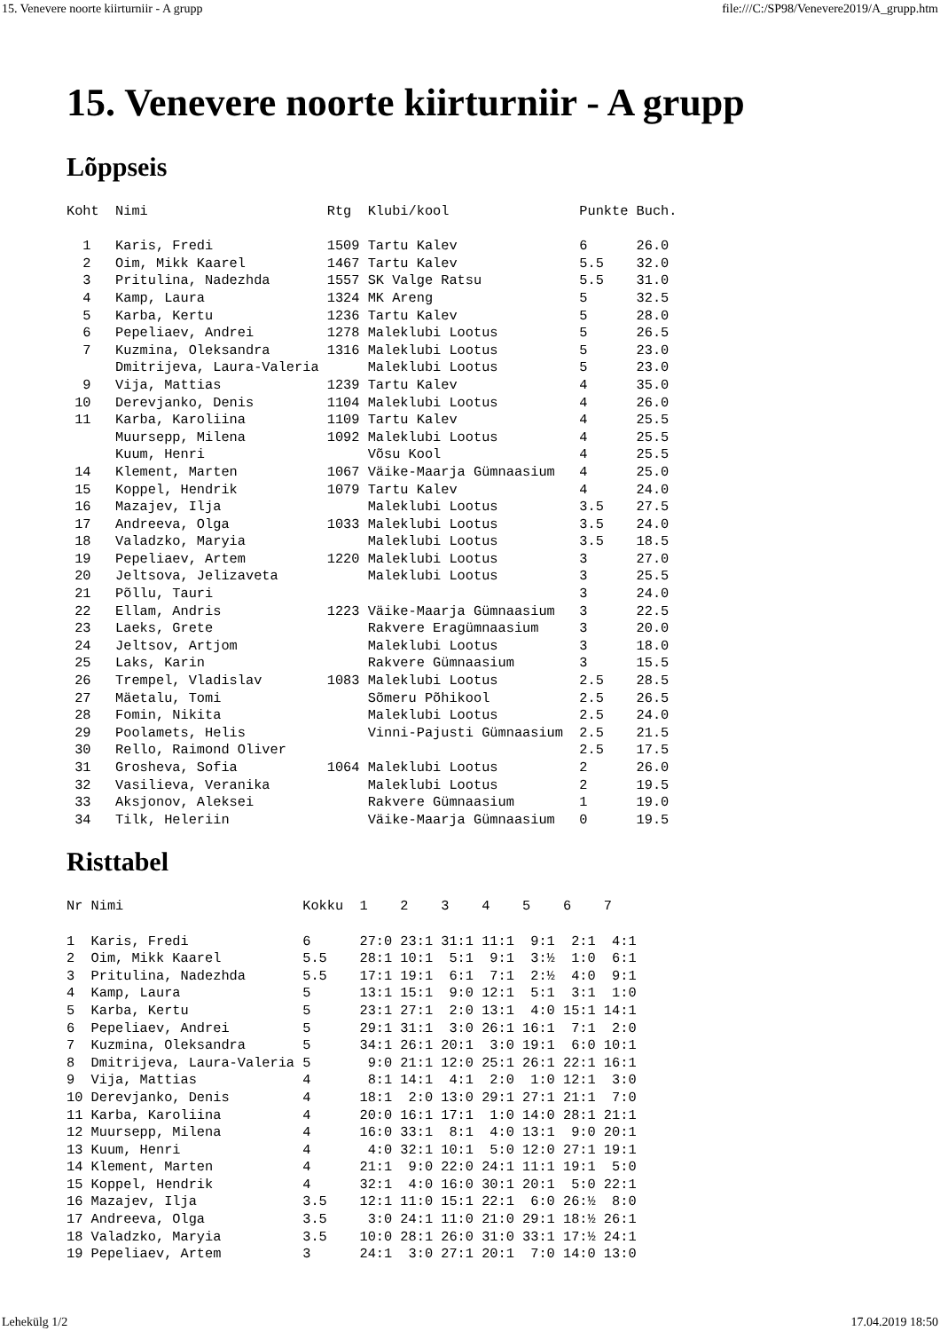15. Venevere noorte kiirturniir - A grupp file:///C:/SP98/Venevere2019/A_grupp.htm
15. Venevere noorte kiirturniir - A grupp
Lõppseis
Koht  Nimi                      Rtg  Klubi/kool                Punkte Buch.

  1   Karis, Fredi              1509 Tartu Kalev               6      26.0
  2   Oim, Mikk Kaarel          1467 Tartu Kalev               5.5    32.0
  3   Pritulina, Nadezhda       1557 SK Valge Ratsu            5.5    31.0
  4   Kamp, Laura               1324 MK Areng                  5      32.5
  5   Karba, Kertu              1236 Tartu Kalev               5      28.0
  6   Pepeliaev, Andrei         1278 Maleklubi Lootus          5      26.5
  7   Kuzmina, Oleksandra       1316 Maleklubi Lootus          5      23.0
      Dmitrijeva, Laura-Valeria      Maleklubi Lootus          5      23.0
  9   Vija, Mattias             1239 Tartu Kalev               4      35.0
 10   Derevjanko, Denis         1104 Maleklubi Lootus          4      26.0
 11   Karba, Karoliina          1109 Tartu Kalev               4      25.5
      Muursepp, Milena          1092 Maleklubi Lootus          4      25.5
      Kuum, Henri                    Võsu Kool                 4      25.5
 14   Klement, Marten           1067 Väike-Maarja Gümnaasium   4      25.0
 15   Koppel, Hendrik           1079 Tartu Kalev               4      24.0
 16   Mazajev, Ilja                  Maleklubi Lootus          3.5    27.5
 17   Andreeva, Olga            1033 Maleklubi Lootus          3.5    24.0
 18   Valadzko, Maryia               Maleklubi Lootus          3.5    18.5
 19   Pepeliaev, Artem          1220 Maleklubi Lootus          3      27.0
 20   Jeltsova, Jelizaveta           Maleklubi Lootus          3      25.5
 21   Põllu, Tauri                                             3      24.0
 22   Ellam, Andris             1223 Väike-Maarja Gümnaasium   3      22.5
 23   Laeks, Grete                   Rakvere Eragümnaasium     3      20.0
 24   Jeltsov, Artjom                Maleklubi Lootus          3      18.0
 25   Laks, Karin                    Rakvere Gümnaasium        3      15.5
 26   Trempel, Vladislav        1083 Maleklubi Lootus          2.5    28.5
 27   Mäetalu, Tomi                  Sõmeru Põhikool           2.5    26.5
 28   Fomin, Nikita                  Maleklubi Lootus          2.5    24.0
 29   Poolamets, Helis               Vinni-Pajusti Gümnaasium  2.5    21.5
 30   Rello, Raimond Oliver                                    2.5    17.5
 31   Grosheva, Sofia           1064 Maleklubi Lootus          2      26.0
 32   Vasilieva, Veranika            Maleklubi Lootus          2      19.5
 33   Aksjonov, Aleksei              Rakvere Gümnaasium        1      19.0
 34   Tilk, Heleriin                 Väike-Maarja Gümnaasium   0      19.5
Risttabel
Nr Nimi                      Kokku  1    2    3    4    5    6    7

1  Karis, Fredi              6      27:0 23:1 31:1 11:1  9:1  2:1  4:1
2  Oim, Mikk Kaarel          5.5    28:1 10:1  5:1  9:1  3:½  1:0  6:1
3  Pritulina, Nadezhda       5.5    17:1 19:1  6:1  7:1  2:½  4:0  9:1
4  Kamp, Laura               5      13:1 15:1  9:0 12:1  5:1  3:1  1:0
5  Karba, Kertu              5      23:1 27:1  2:0 13:1  4:0 15:1 14:1
6  Pepeliaev, Andrei         5      29:1 31:1  3:0 26:1 16:1  7:1  2:0
7  Kuzmina, Oleksandra       5      34:1 26:1 20:1  3:0 19:1  6:0 10:1
8  Dmitrijeva, Laura-Valeria 5       9:0 21:1 12:0 25:1 26:1 22:1 16:1
9  Vija, Mattias             4       8:1 14:1  4:1  2:0  1:0 12:1  3:0
10 Derevjanko, Denis         4      18:1  2:0 13:0 29:1 27:1 21:1  7:0
11 Karba, Karoliina          4      20:0 16:1 17:1  1:0 14:0 28:1 21:1
12 Muursepp, Milena          4      16:0 33:1  8:1  4:0 13:1  9:0 20:1
13 Kuum, Henri               4       4:0 32:1 10:1  5:0 12:0 27:1 19:1
14 Klement, Marten           4      21:1  9:0 22:0 24:1 11:1 19:1  5:0
15 Koppel, Hendrik           4      32:1  4:0 16:0 30:1 20:1  5:0 22:1
16 Mazajev, Ilja             3.5    12:1 11:0 15:1 22:1  6:0 26:½  8:0
17 Andreeva, Olga            3.5     3:0 24:1 11:0 21:0 29:1 18:½ 26:1
18 Valadzko, Maryia          3.5    10:0 28:1 26:0 31:0 33:1 17:½ 24:1
19 Pepeliaev, Artem          3      24:1  3:0 27:1 20:1  7:0 14:0 13:0
Lehekülg 1/2 17.04.2019 18:50